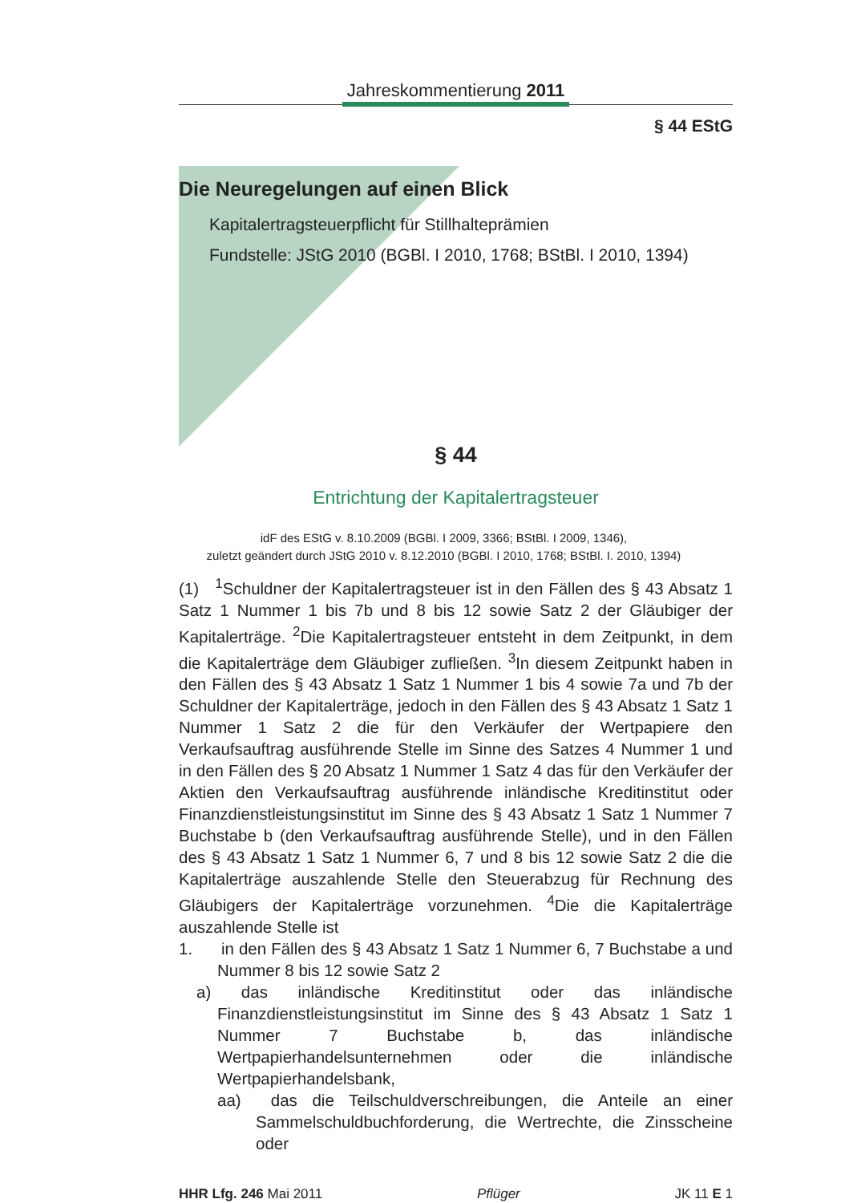Jahreskommentierung 2011
§ 44 EStG
Die Neuregelungen auf einen Blick
Kapitalertragsteuerpflicht für Stillhalteprämien
Fundstelle: JStG 2010 (BGBl. I 2010, 1768; BStBl. I 2010, 1394)
§ 44
Entrichtung der Kapitalertragsteuer
idF des EStG v. 8.10.2009 (BGBl. I 2009, 3366; BStBl. I 2009, 1346),
zuletzt geändert durch JStG 2010 v. 8.12.2010 (BGBl. I 2010, 1768; BStBl. I. 2010, 1394)
(1) <sup>1</sup>Schuldner der Kapitalertragsteuer ist in den Fällen des § 43 Absatz 1 Satz 1 Nummer 1 bis 7b und 8 bis 12 sowie Satz 2 der Gläubiger der Kapitalerträge. <sup>2</sup>Die Kapitalertragsteuer entsteht in dem Zeitpunkt, in dem die Kapitalerträge dem Gläubiger zufließen. <sup>3</sup>In diesem Zeitpunkt haben in den Fällen des § 43 Absatz 1 Satz 1 Nummer 1 bis 4 sowie 7a und 7b der Schuldner der Kapitalerträge, jedoch in den Fällen des § 43 Absatz 1 Satz 1 Nummer 1 Satz 2 die für den Verkäufer der Wertpapiere den Verkaufsauftrag ausführende Stelle im Sinne des Satzes 4 Nummer 1 und in den Fällen des § 20 Absatz 1 Nummer 1 Satz 4 das für den Verkäufer der Aktien den Verkaufsauftrag ausführende inländische Kreditinstitut oder Finanzdienstleistungsinstitut im Sinne des § 43 Absatz 1 Satz 1 Nummer 7 Buchstabe b (den Verkaufsauftrag ausführende Stelle), und in den Fällen des § 43 Absatz 1 Satz 1 Nummer 6, 7 und 8 bis 12 sowie Satz 2 die die Kapitalerträge auszahlende Stelle den Steuerabzug für Rechnung des Gläubigers der Kapitalerträge vorzunehmen. <sup>4</sup>Die die Kapitalerträge auszahlende Stelle ist
1. in den Fällen des § 43 Absatz 1 Satz 1 Nummer 6, 7 Buchstabe a und Nummer 8 bis 12 sowie Satz 2
a) das inländische Kreditinstitut oder das inländische Finanzdienstleistungsinstitut im Sinne des § 43 Absatz 1 Satz 1 Nummer 7 Buchstabe b, das inländische Wertpapierhandelsunternehmen oder die inländische Wertpapierhandelsbank,
aa) das die Teilschuldverschreibungen, die Anteile an einer Sammelschuldbuchforderung, die Wertrechte, die Zinsscheine oder
HHR Lfg. 246 Mai 2011 Pflüger JK 11 E 1